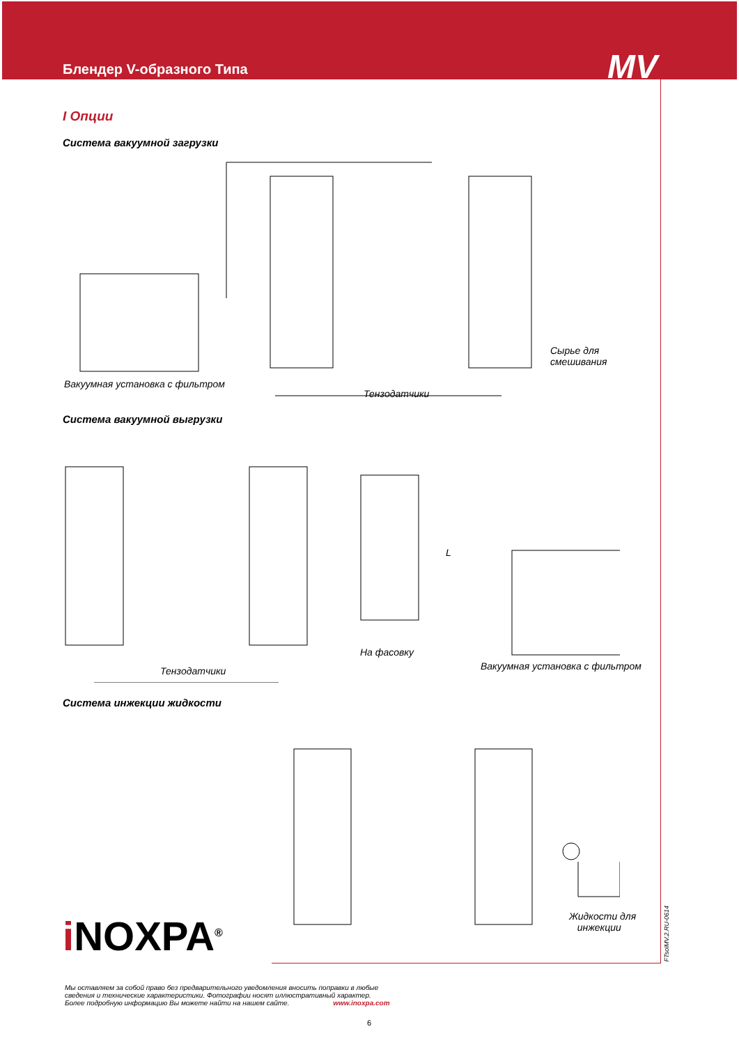Блендер V-образного Типа MV
I Опции
Система вакуумной загрузки
Вакуумная установка с фильтром
Тензодатчики
Сырье для
смешивания
Система вакуумной выгрузки
На фасовку
Тензодатчики Вакуумная установка с фильтром
L
Система инжекции жидкости
Жидкости для
инжекции
i NOXPA<sup>®</sup>
Мы оставляем за собой право без предварительного уведомления вносить поправки в любые
сведения и технические характеристики. Фотографии носят иллюстративный характер.
Более подробную информацию Вы можете найти на нашем сайте. www.inoxpa.com
6
FTsolMV.2.RU-0614